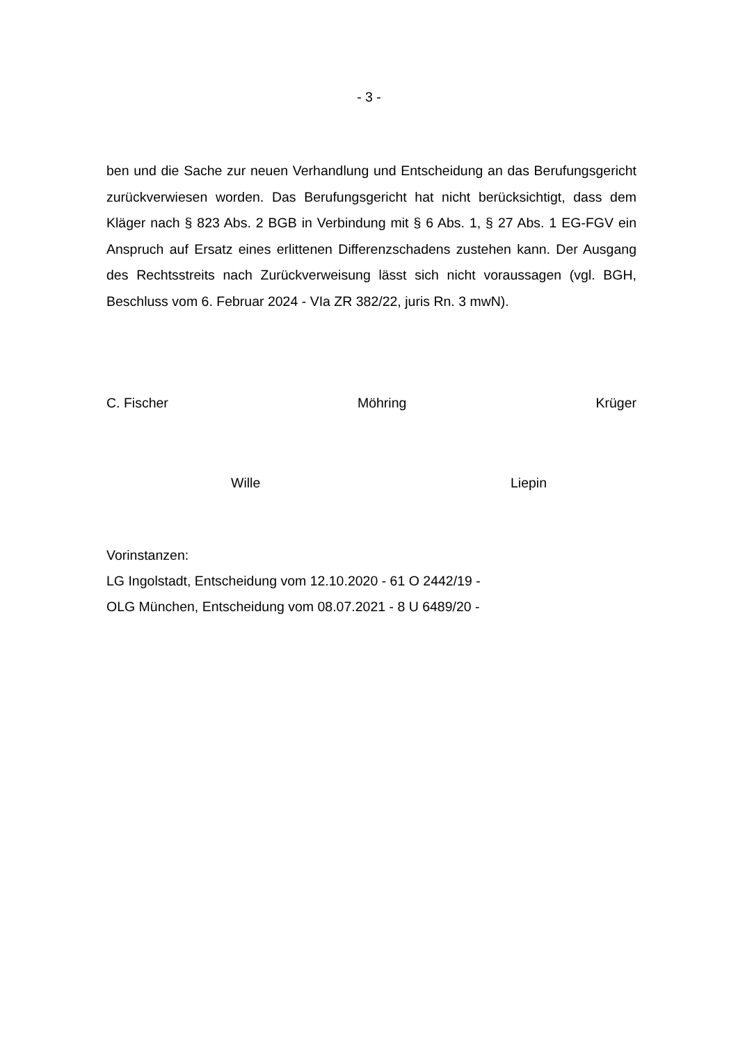- 3 -
ben und die Sache zur neuen Verhandlung und Entscheidung an das Berufungs­gericht zurückverwiesen worden. Das Berufungsgericht hat nicht berücksichtigt, dass dem Kläger nach § 823 Abs. 2 BGB in Verbindung mit § 6 Abs. 1, § 27 Abs. 1 EG-FGV ein Anspruch auf Ersatz eines erlittenen Differenzschadens zu­stehen kann. Der Ausgang des Rechtsstreits nach Zurückverweisung lässt sich nicht voraussagen (vgl. BGH, Beschluss vom 6. Februar 2024 - VIa ZR 382/22, juris Rn. 3 mwN).
C. Fischer Möhring Krüger
Wille Liepin
Vorinstanzen:
LG Ingolstadt, Entscheidung vom 12.10.2020 - 61 O 2442/19 -
OLG München, Entscheidung vom 08.07.2021 - 8 U 6489/20 -